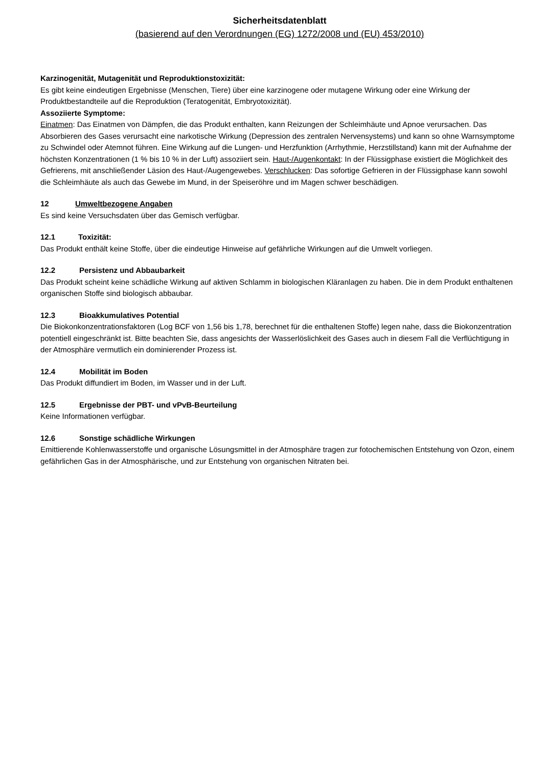Sicherheitsdatenblatt
(basierend auf den Verordnungen (EG) 1272/2008 und (EU) 453/2010)
Karzinogenität, Mutagenität und Reproduktionstoxizität:
Es gibt keine eindeutigen Ergebnisse (Menschen, Tiere) über eine karzinogene oder mutagene Wirkung oder eine Wirkung der Produktbestandteile auf die Reproduktion (Teratogenität, Embryotoxizität).
Assoziierte Symptome:
Einatmen: Das Einatmen von Dämpfen, die das Produkt enthalten, kann Reizungen der Schleimhäute und Apnoe verursachen. Das Absorbieren des Gases verursacht eine narkotische Wirkung (Depression des zentralen Nervensystems) und kann so ohne Warnsymptome zu Schwindel oder Atemnot führen. Eine Wirkung auf die Lungen- und Herzfunktion (Arrhythmie, Herzstillstand) kann mit der Aufnahme der höchsten Konzentrationen (1 % bis 10 % in der Luft) assoziiert sein. Haut-/Augenkontakt: In der Flüssigphase existiert die Möglichkeit des Gefrierens, mit anschließender Läsion des Haut-/Augengewebes. Verschlucken: Das sofortige Gefrieren in der Flüssigphase kann sowohl die Schleimhäute als auch das Gewebe im Mund, in der Speiseröhre und im Magen schwer beschädigen.
12 Umweltbezogene Angaben
Es sind keine Versuchsdaten über das Gemisch verfügbar.
12.1 Toxizität:
Das Produkt enthält keine Stoffe, über die eindeutige Hinweise auf gefährliche Wirkungen auf die Umwelt vorliegen.
12.2 Persistenz und Abbaubarkeit
Das Produkt scheint keine schädliche Wirkung auf aktiven Schlamm in biologischen Kläranlagen zu haben. Die in dem Produkt enthaltenen organischen Stoffe sind biologisch abbaubar.
12.3 Bioakkumulatives Potential
Die Biokonkonzentrationsfaktoren (Log BCF von 1,56 bis 1,78, berechnet für die enthaltenen Stoffe) legen nahe, dass die Biokonzentration potentiell eingeschränkt ist. Bitte beachten Sie, dass angesichts der Wasserlöslichkeit des Gases auch in diesem Fall die Verflüchtigung in der Atmosphäre vermutlich ein dominierender Prozess ist.
12.4 Mobilität im Boden
Das Produkt diffundiert im Boden, im Wasser und in der Luft.
12.5 Ergebnisse der PBT- und vPvB-Beurteilung
Keine Informationen verfügbar.
12.6 Sonstige schädliche Wirkungen
Emittierende Kohlenwasserstoffe und organische Lösungsmittel in der Atmosphäre tragen zur fotochemischen Entstehung von Ozon, einem gefährlichen Gas in der Atmosphärische, und zur Entstehung von organischen Nitraten bei.